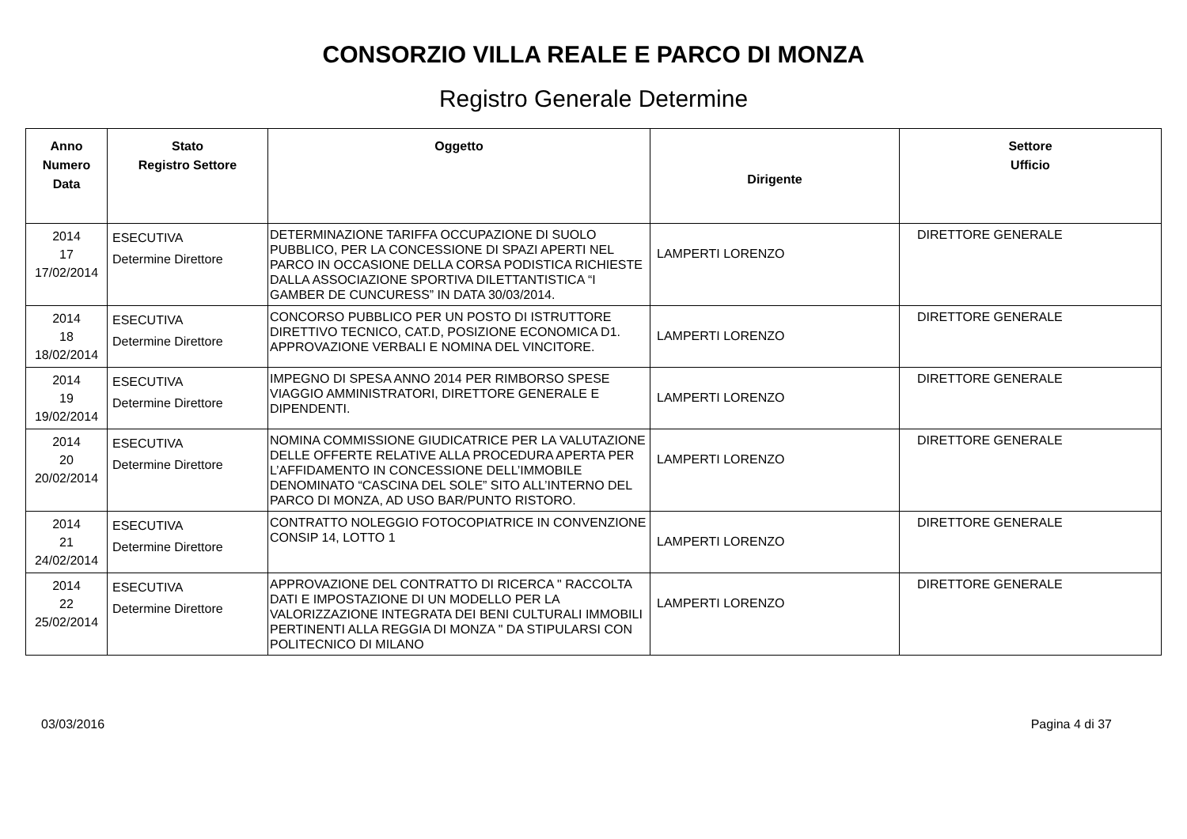CONSORZIO VILLA REALE E PARCO DI MONZA
Registro Generale Determine
| Anno Numero Data | Stato Registro Settore | Oggetto | Dirigente | Settore Ufficio |
| --- | --- | --- | --- | --- |
| 2014 17 17/02/2014 | ESECUTIVA Determine Direttore | DETERMINAZIONE TARIFFA OCCUPAZIONE DI SUOLO PUBBLICO, PER LA CONCESSIONE DI SPAZI APERTI NEL PARCO IN OCCASIONE DELLA CORSA PODISTICA RICHIESTE DALLA ASSOCIAZIONE SPORTIVA DILETTANTISTICA “I GAMBER DE CUNCURESS” IN DATA 30/03/2014. | LAMPERTI LORENZO | DIRETTORE GENERALE |
| 2014 18 18/02/2014 | ESECUTIVA Determine Direttore | CONCORSO PUBBLICO PER UN POSTO DI ISTRUTTORE DIRETTIVO TECNICO, CAT.D, POSIZIONE ECONOMICA D1. APPROVAZIONE VERBALI E NOMINA DEL VINCITORE. | LAMPERTI LORENZO | DIRETTORE GENERALE |
| 2014 19 19/02/2014 | ESECUTIVA Determine Direttore | IMPEGNO DI SPESA ANNO 2014 PER RIMBORSO SPESE VIAGGIO AMMINISTRATORI, DIRETTORE GENERALE E DIPENDENTI. | LAMPERTI LORENZO | DIRETTORE GENERALE |
| 2014 20 20/02/2014 | ESECUTIVA Determine Direttore | NOMINA COMMISSIONE GIUDICATRICE PER LA VALUTAZIONE DELLE OFFERTE RELATIVE ALLA PROCEDURA APERTA PER L’AFFIDAMENTO IN CONCESSIONE DELL’IMMOBILE DENOMINATO “CASCINA DEL SOLE” SITO ALL’INTERNO DEL PARCO DI MONZA, AD USO BAR/PUNTO RISTORO. | LAMPERTI LORENZO | DIRETTORE GENERALE |
| 2014 21 24/02/2014 | ESECUTIVA Determine Direttore | CONTRATTO NOLEGGIO FOTOCOPIATRICE IN CONVENZIONE CONSIP 14, LOTTO 1 | LAMPERTI LORENZO | DIRETTORE GENERALE |
| 2014 22 25/02/2014 | ESECUTIVA Determine Direttore | APPROVAZIONE DEL CONTRATTO DI RICERCA " RACCOLTA DATI E IMPOSTAZIONE DI UN MODELLO PER LA VALORIZZAZIONE INTEGRATA DEI BENI CULTURALI IMMOBILI PERTINENTI ALLA REGGIA DI MONZA " DA STIPULARSI CON POLITECNICO DI MILANO | LAMPERTI LORENZO | DIRETTORE GENERALE |
03/03/2016 Pagina 4 di 37